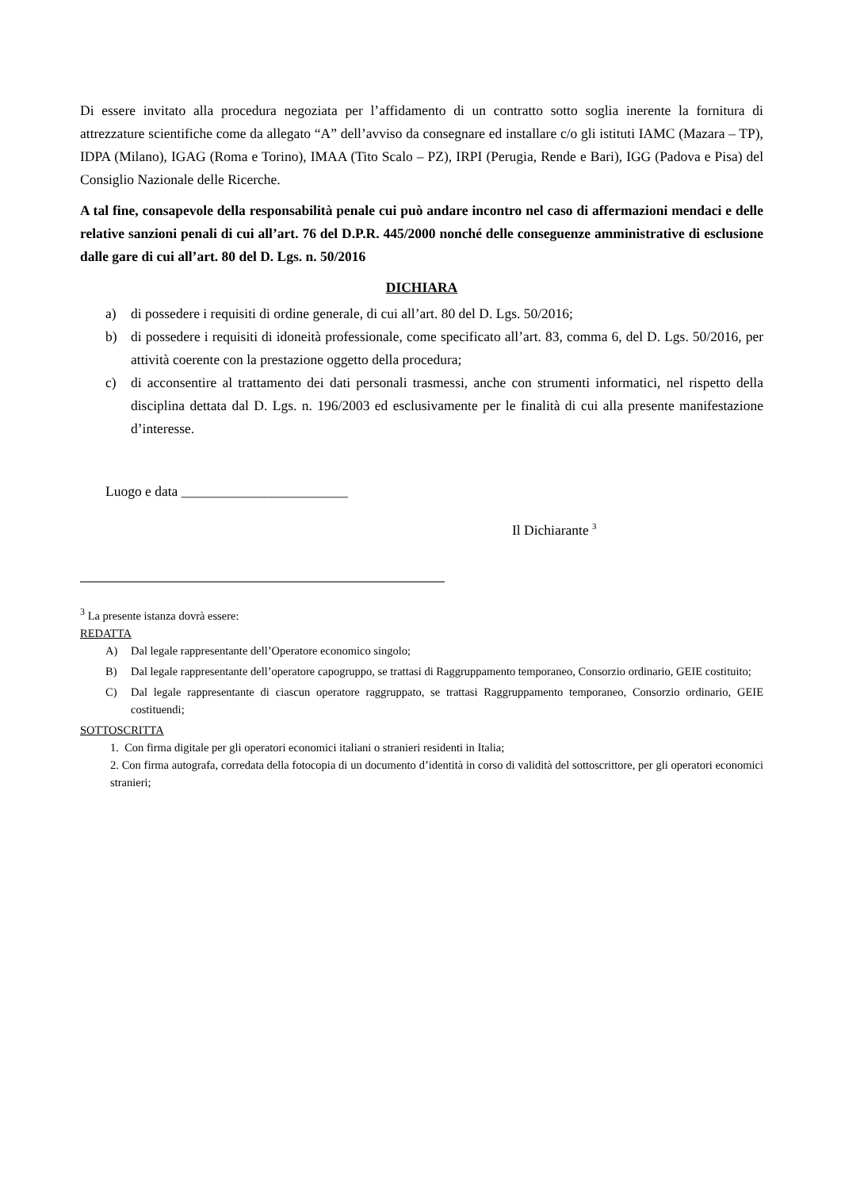Di essere invitato alla procedura negoziata per l’affidamento di un contratto sotto soglia inerente la fornitura di attrezzature scientifiche come da allegato “A” dell’avviso da consegnare ed installare c/o gli istituti IAMC (Mazara – TP), IDPA (Milano), IGAG (Roma e Torino), IMAA (Tito Scalo – PZ), IRPI (Perugia, Rende e Bari), IGG (Padova e Pisa) del Consiglio Nazionale delle Ricerche.
A tal fine, consapevole della responsabilità penale cui può andare incontro nel caso di affermazioni mendaci e delle relative sanzioni penali di cui all’art. 76 del D.P.R. 445/2000 nonché delle conseguenze amministrative di esclusione dalle gare di cui all’art. 80 del D. Lgs. n. 50/2016
DICHIARA
a) di possedere i requisiti di ordine generale, di cui all’art. 80 del D. Lgs. 50/2016;
b) di possedere i requisiti di idoneità professionale, come specificato all’art. 83, comma 6, del D. Lgs. 50/2016, per attività coerente con la prestazione oggetto della procedura;
c) di acconsentire al trattamento dei dati personali trasmessi, anche con strumenti informatici, nel rispetto della disciplina dettata dal D. Lgs. n. 196/2003 ed esclusivamente per le finalità di cui alla presente manifestazione d’interesse.
Luogo e data ________________________
Il Dichiarante <sup>3</sup>
<sup>3</sup> La presente istanza dovrà essere:
REDATTA
A) Dal legale rappresentante dell’Operatore economico singolo;
B) Dal legale rappresentante dell’operatore capogruppo, se trattasi di Raggruppamento temporaneo, Consorzio ordinario, GEIE costituito;
C) Dal legale rappresentante di ciascun operatore raggruppato, se trattasi Raggruppamento temporaneo, Consorzio ordinario, GEIE costituendi;
SOTTOSCRITTA
1. Con firma digitale per gli operatori economici italiani o stranieri residenti in Italia;
2. Con firma autografa, corredata della fotocopia di un documento d’identità in corso di validità del sottoscrittore, per gli operatori economici stranieri;